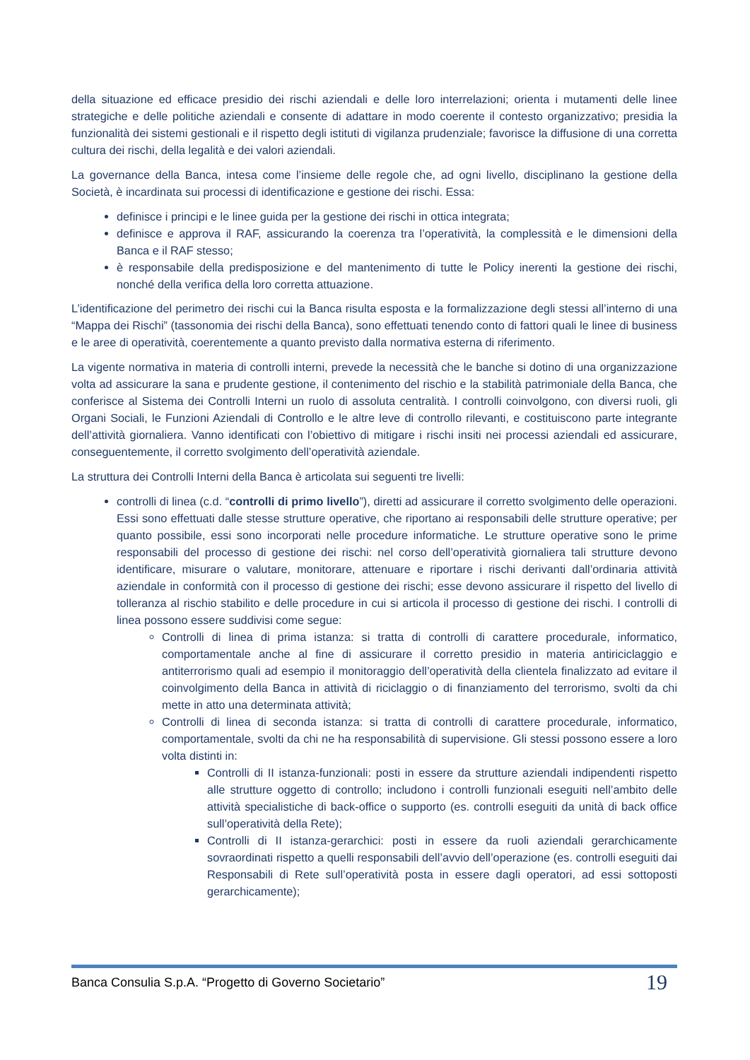della situazione ed efficace presidio dei rischi aziendali e delle loro interrelazioni; orienta i mutamenti delle linee strategiche e delle politiche aziendali e consente di adattare in modo coerente il contesto organizzativo; presidia la funzionalità dei sistemi gestionali e il rispetto degli istituti di vigilanza prudenziale; favorisce la diffusione di una corretta cultura dei rischi, della legalità e dei valori aziendali.
La governance della Banca, intesa come l’insieme delle regole che, ad ogni livello, disciplinano la gestione della Società, è incardinata sui processi di identificazione e gestione dei rischi. Essa:
definisce i principi e le linee guida per la gestione dei rischi in ottica integrata;
definisce e approva il RAF, assicurando la coerenza tra l’operatività, la complessità e le dimensioni della Banca e il RAF stesso;
è responsabile della predisposizione e del mantenimento di tutte le Policy inerenti la gestione dei rischi, nonché della verifica della loro corretta attuazione.
L’identificazione del perimetro dei rischi cui la Banca risulta esposta e la formalizzazione degli stessi all’interno di una “Mappa dei Rischi” (tassonomia dei rischi della Banca), sono effettuati tenendo conto di fattori quali le linee di business e le aree di operatività, coerentemente a quanto previsto dalla normativa esterna di riferimento.
La vigente normativa in materia di controlli interni, prevede la necessità che le banche si dotino di una organizzazione volta ad assicurare la sana e prudente gestione, il contenimento del rischio e la stabilità patrimoniale della Banca, che conferisce al Sistema dei Controlli Interni un ruolo di assoluta centralità. I controlli coinvolgono, con diversi ruoli, gli Organi Sociali, le Funzioni Aziendali di Controllo e le altre leve di controllo rilevanti, e costituiscono parte integrante dell’attività giornaliera. Vanno identificati con l’obiettivo di mitigare i rischi insiti nei processi aziendali ed assicurare, conseguentemente, il corretto svolgimento dell’operatività aziendale.
La struttura dei Controlli Interni della Banca è articolata sui seguenti tre livelli:
controlli di linea (c.d. “controlli di primo livello”), diretti ad assicurare il corretto svolgimento delle operazioni. Essi sono effettuati dalle stesse strutture operative, che riportano ai responsabili delle strutture operative; per quanto possibile, essi sono incorporati nelle procedure informatiche. Le strutture operative sono le prime responsabili del processo di gestione dei rischi: nel corso dell’operatività giornaliera tali strutture devono identificare, misurare o valutare, monitorare, attenuare e riportare i rischi derivanti dall’ordinaria attività aziendale in conformità con il processo di gestione dei rischi; esse devono assicurare il rispetto del livello di tolleranza al rischio stabilito e delle procedure in cui si articola il processo di gestione dei rischi. I controlli di linea possono essere suddivisi come segue:
Controlli di linea di prima istanza: si tratta di controlli di carattere procedurale, informatico, comportamentale anche al fine di assicurare il corretto presidio in materia antiriciclaggio e antiterrorismo quali ad esempio il monitoraggio dell’operatività della clientela finalizzato ad evitare il coinvolgimento della Banca in attività di riciclaggio o di finanziamento del terrorismo, svolti da chi mette in atto una determinata attività;
Controlli di linea di seconda istanza: si tratta di controlli di carattere procedurale, informatico, comportamentale, svolti da chi ne ha responsabilità di supervisione. Gli stessi possono essere a loro volta distinti in:
Controlli di II istanza-funzionali: posti in essere da strutture aziendali indipendenti rispetto alle strutture oggetto di controllo; includono i controlli funzionali eseguiti nell’ambito delle attività specialistiche di back-office o supporto (es. controlli eseguiti da unità di back office sull’operatività della Rete);
Controlli di II istanza-gerarchici: posti in essere da ruoli aziendali gerarchicamente sovraordinati rispetto a quelli responsabili dell’avvio dell’operazione (es. controlli eseguiti dai Responsabili di Rete sull’operatività posta in essere dagli operatori, ad essi sottoposti gerarchicamente);
Banca Consulia S.p.A. “Progetto di Governo Societario” 19